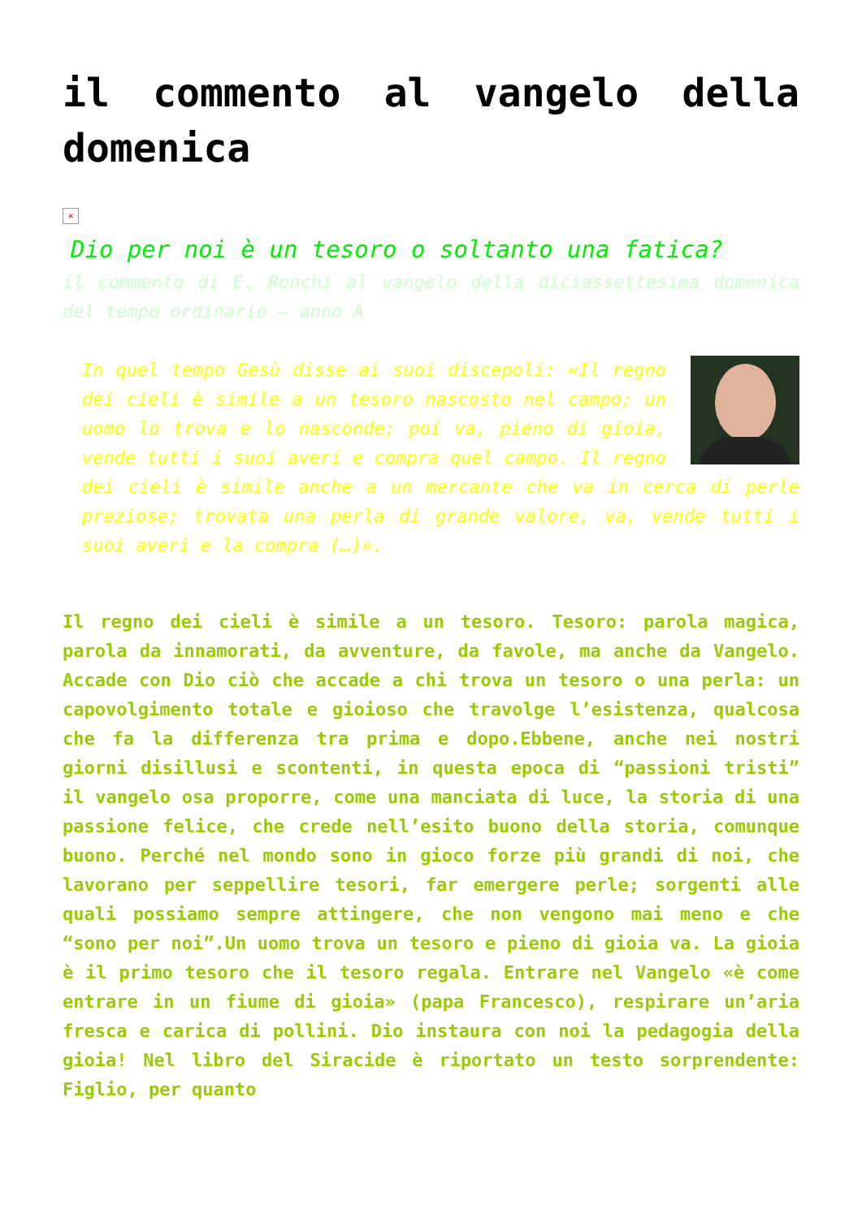il commento al vangelo della domenica
✕
Dio per noi è un tesoro o soltanto una fatica?
il commento di E. Ronchi al vangelo della diciassettesima domenica del tempo ordinario – anno A
In quel tempo Gesù disse ai suoi discepoli: «Il regno dei cieli è simile a un tesoro nascosto nel campo; un uomo lo trova e lo nasconde; poi va, pieno di gioia, vende tutti i suoi averi e compra quel campo. Il regno dei cieli è simile anche a un mercante che va in cerca di perle preziose; trovata una perla di grande valore, va, vende tutti i suoi averi e la compra (…)».
Il regno dei cieli è simile a un tesoro. Tesoro: parola magica, parola da innamorati, da avventure, da favole, ma anche da Vangelo. Accade con Dio ciò che accade a chi trova un tesoro o una perla: un capovolgimento totale e gioioso che travolge l’esistenza, qualcosa che fa la differenza tra prima e dopo.Ebbene, anche nei nostri giorni disillusi e scontenti, in questa epoca di “passioni tristi” il vangelo osa proporre, come una manciata di luce, la storia di una passione felice, che crede nell’esito buono della storia, comunque buono. Perché nel mondo sono in gioco forze più grandi di noi, che lavorano per seppellire tesori, far emergere perle; sorgenti alle quali possiamo sempre attingere, che non vengono mai meno e che “sono per noi”.Un uomo trova un tesoro e pieno di gioia va. La gioia è il primo tesoro che il tesoro regala. Entrare nel Vangelo «è come entrare in un fiume di gioia» (papa Francesco), respirare un’aria fresca e carica di pollini. Dio instaura con noi la pedagogia della gioia! Nel libro del Siracide è riportato un testo sorprendente: Figlio, per quanto